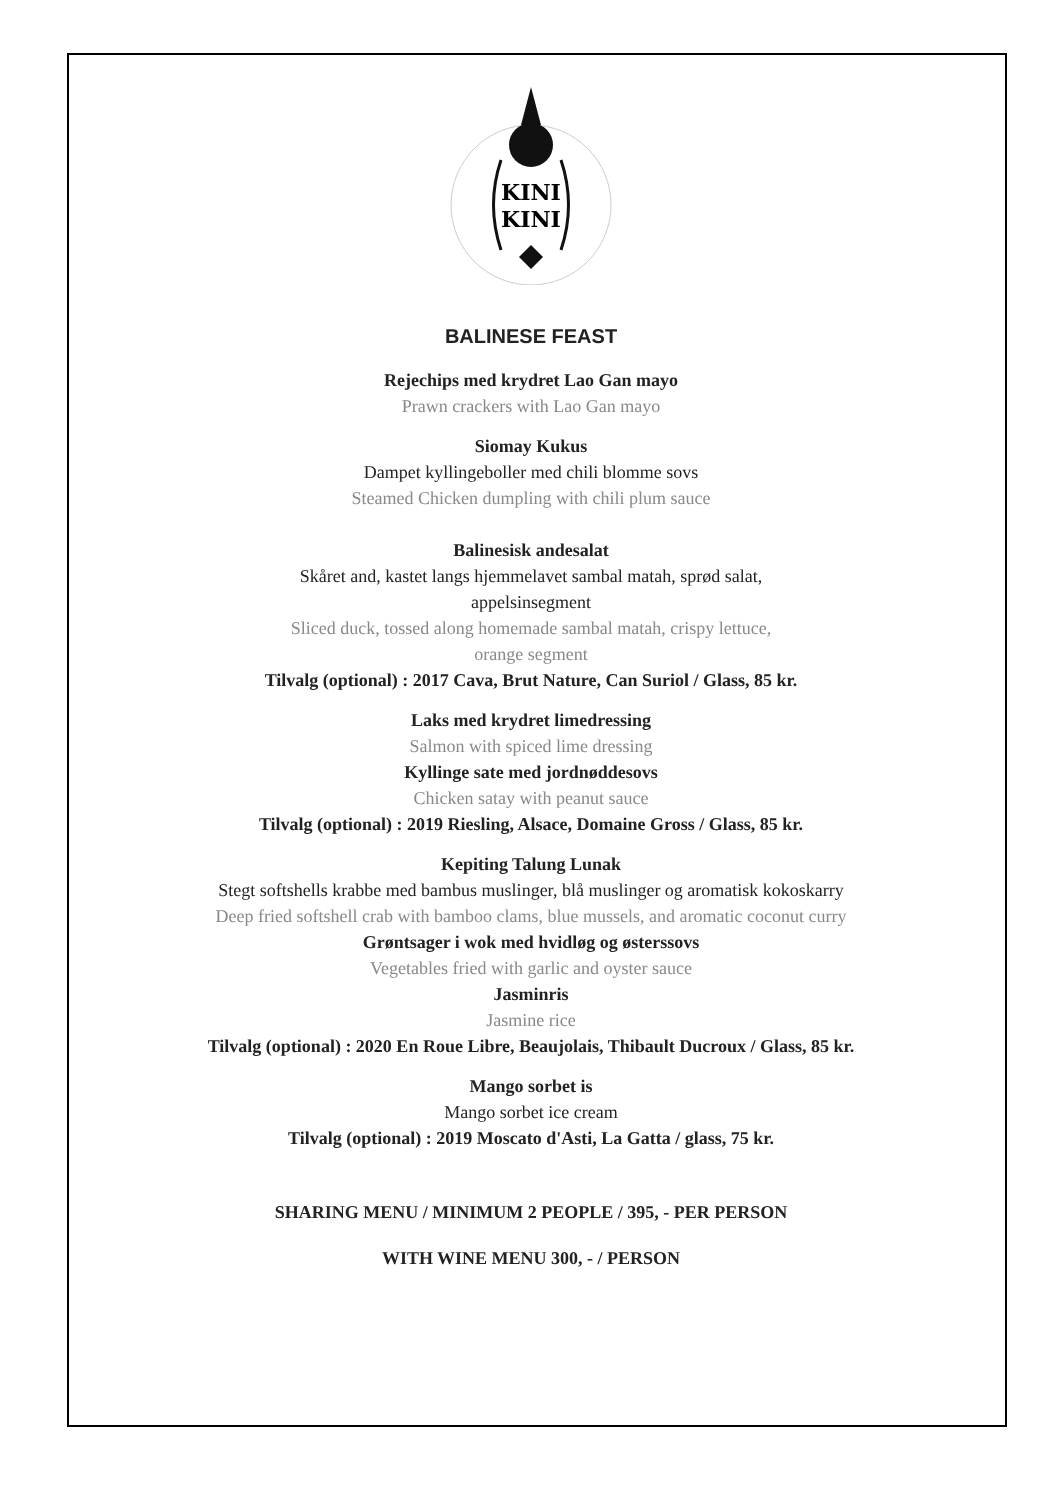KINI
KINI
BALINESE FEAST
Rejechips med krydret Lao Gan mayo
Prawn crackers with Lao Gan mayo
Siomay Kukus
Dampet kyllingeboller med chili blomme sovs
Steamed Chicken dumpling with chili plum sauce
Balinesisk andesalat
Skåret and, kastet langs hjemmelavet sambal matah, sprød salat,
appelsinsegment
Sliced duck, tossed along homemade sambal matah, crispy lettuce,
orange segment
Tilvalg (optional) : 2017 Cava, Brut Nature, Can Suriol / Glass, 85 kr.
Laks med krydret limedressing
Salmon with spiced lime dressing
Kyllinge sate med jordnøddesovs
Chicken satay with peanut sauce
Tilvalg (optional) : 2019 Riesling, Alsace, Domaine Gross / Glass, 85 kr.
Kepiting Talung Lunak
Stegt softshells krabbe med bambus muslinger, blå muslinger og aromatisk kokoskarry
Deep fried softshell crab with bamboo clams, blue mussels, and aromatic coconut curry
Grøntsager i wok med hvidløg og østerssovs
Vegetables fried with garlic and oyster sauce
Jasminris
Jasmine rice
Tilvalg (optional) : 2020 En Roue Libre, Beaujolais, Thibault Ducroux / Glass, 85 kr.
Mango sorbet is
Mango sorbet ice cream
Tilvalg (optional) : 2019 Moscato d'Asti, La Gatta / glass, 75 kr.
SHARING MENU / MINIMUM 2 PEOPLE / 395, - PER PERSON
WITH WINE MENU 300, - / PERSON